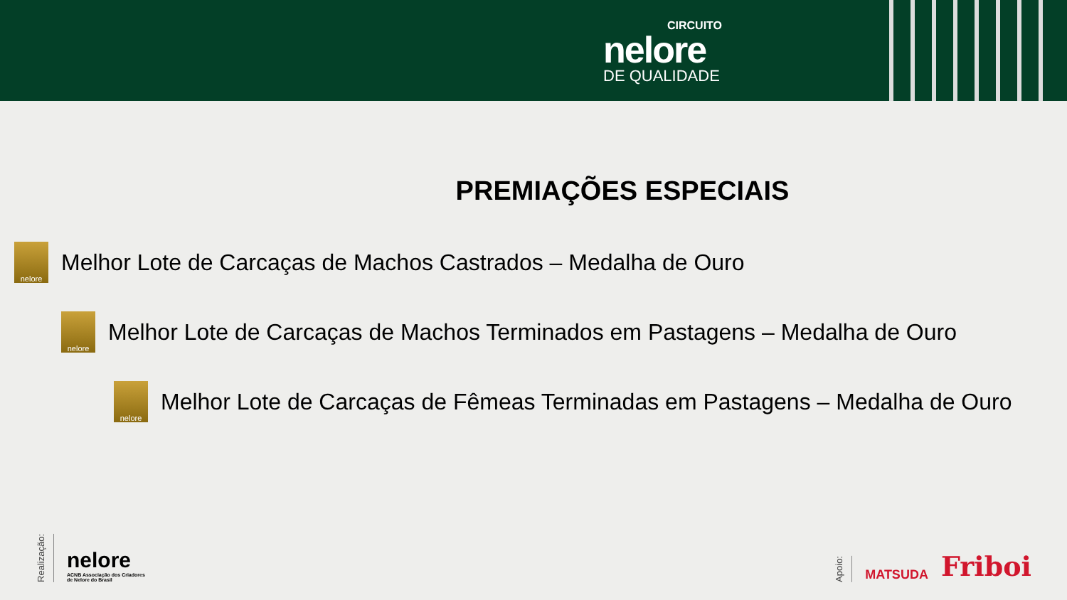CIRCUITO
nelore
DE QUALIDADE
PREMIAÇÕES ESPECIAIS
nelore
Melhor Lote de Carcaças de Machos Castrados – Medalha de Ouro
nelore
Melhor Lote de Carcaças de Machos Terminados em Pastagens – Medalha de Ouro
nelore
Melhor Lote de Carcaças de Fêmeas Terminadas em Pastagens – Medalha de Ouro
Realização:
nelore
ACNB Associação dos Criadores
de Nelore do Brasil
Apoio:
MATSUDA Friboi